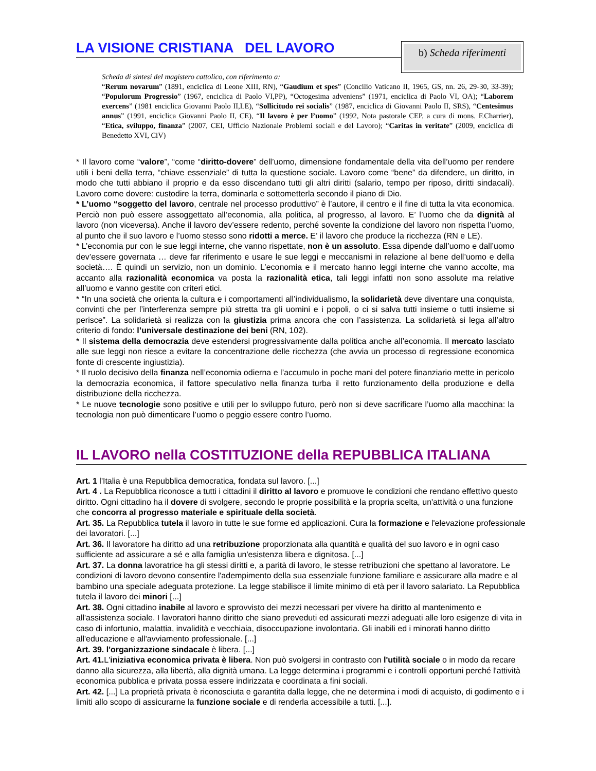LA VISIONE CRISTIANA DEL LAVORO
b) Scheda riferimenti
Scheda di sintesi del magistero cattolico, con riferimento a:
“Rerum novarum” (1891, enciclica di Leone XIII, RN), “Gaudium et spes” (Concilio Vaticano II, 1965, GS, nn. 26, 29-30, 33-39); “Populorum Progressio” (1967, enciclica di Paolo VI,PP), “Octogesima adveniens” (1971, enciclica di Paolo VI, OA); “Laborem exercens” (1981 enciclica Giovanni Paolo II,LE), “Sollicitudo rei socialis” (1987, enciclica di Giovanni Paolo II, SRS), “Centesimus annus” (1991, enciclica Giovanni Paolo II, CE), “Il lavoro è per l’uomo” (1992, Nota pastorale CEP, a cura di mons. F.Charrier), “Etica, sviluppo, finanza” (2007, CEI, Ufficio Nazionale Problemi sociali e del Lavoro); “Caritas in veritate” (2009, enciclica di Benedetto XVI, CiV)
* Il lavoro come “valore”, “come “diritto-dovere” dell’uomo, dimensione fondamentale della vita dell’uomo per rendere utili i beni della terra, “chiave essenziale” di tutta la questione sociale. Lavoro come “bene” da difendere, un diritto, in modo che tutti abbiano il proprio e da esso discendano tutti gli altri diritti (salario, tempo per riposo, diritti sindacali). Lavoro come dovere: custodire la terra, dominarla e sottometterla secondo il piano di Dio.
* L’uomo “soggetto del lavoro, centrale nel processo produttivo” è l’autore, il centro e il fine di tutta la vita economica. Perciò non può essere assoggettato all’economia, alla politica, al progresso, al lavoro. E’ l’uomo che da dignità al lavoro (non viceversa). Anche il lavoro dev’essere redento, perché sovente la condizione del lavoro non rispetta l’uomo, al punto che il suo lavoro e l’uomo stesso sono ridotti a merce. E’ il lavoro che produce la ricchezza (RN e LE).
* L’economia pur con le sue leggi interne, che vanno rispettate, non è un assoluto. Essa dipende dall’uomo e dall’uomo dev’essere governata … deve far riferimento e usare le sue leggi e meccanismi in relazione al bene dell’uomo e della società…. È quindi un servizio, non un dominio. L’economia e il mercato hanno leggi interne che vanno accolte, ma accanto alla razionalità economica va posta la razionalità etica, tali leggi infatti non sono assolute ma relative all’uomo e vanno gestite con criteri etici.
* “In una società che orienta la cultura e i comportamenti all’individualismo, la solidarietà deve diventare una conquista, convinti che per l’interferenza sempre più stretta tra gli uomini e i popoli, o ci si salva tutti insieme o tutti insieme si perisce”. La solidarietà si realizza con la giustizia prima ancora che con l’assistenza. La solidarietà si lega all’altro criterio di fondo: l’universale destinazione dei beni (RN, 102).
* Il sistema della democrazia deve estendersi progressivamente dalla politica anche all’economia. Il mercato lasciato alle sue leggi non riesce a evitare la concentrazione delle ricchezza (che avvia un processo di regressione economica fonte di crescente ingiustizia).
* Il ruolo decisivo della finanza nell’economia odierna e l’accumulo in poche mani del potere finanziario mette in pericolo la democrazia economica, il fattore speculativo nella finanza turba il retto funzionamento della produzione e della distribuzione della ricchezza.
* Le nuove tecnologie sono positive e utili per lo sviluppo futuro, però non si deve sacrificare l’uomo alla macchina: la tecnologia non può dimenticare l’uomo o peggio essere contro l’uomo.
IL LAVORO nella COSTITUZIONE della REPUBBLICA ITALIANA
Art. 1 l'Italia è una Repubblica democratica, fondata sul lavoro. [...]
Art. 4 . La Repubblica riconosce a tutti i cittadini il diritto al lavoro e promuove le condizioni che rendano effettivo questo diritto. Ogni cittadino ha il dovere di svolgere, secondo le proprie possibilità e la propria scelta, un'attività o una funzione che concorra al progresso materiale e spirituale della società.
Art. 35. La Repubblica tutela il lavoro in tutte le sue forme ed applicazioni. Cura la formazione e l'elevazione professionale dei lavoratori. [...]
Art. 36. Il lavoratore ha diritto ad una retribuzione proporzionata alla quantità e qualità del suo lavoro e in ogni caso sufficiente ad assicurare a sé e alla famiglia un'esistenza libera e dignitosa. [...]
Art. 37. La donna lavoratrice ha gli stessi diritti e, a parità di lavoro, le stesse retribuzioni che spettano al lavoratore. Le condizioni di lavoro devono consentire l'adempimento della sua essenziale funzione familiare e assicurare alla madre e al bambino una speciale adeguata protezione. La legge stabilisce il limite minimo di età per il lavoro salariato. La Repubblica tutela il lavoro dei minori [...]
Art. 38. Ogni cittadino inabile al lavoro e sprovvisto dei mezzi necessari per vivere ha diritto al mantenimento e all'assistenza sociale. I lavoratori hanno diritto che siano preveduti ed assicurati mezzi adeguati alle loro esigenze di vita in caso di infortunio, malattia, invalidità e vecchiaia, disoccupazione involontaria. Gli inabili ed i minorati hanno diritto all'educazione e all'avviamento professionale. [...]
Art. 39. l'organizzazione sindacale è libera. [...]
Art. 41. L'iniziativa economica privata è libera. Non può svolgersi in contrasto con l'utilità sociale o in modo da recare danno alla sicurezza, alla libertà, alla dignità umana. La legge determina i programmi e i controlli opportuni perché l'attività economica pubblica e privata possa essere indirizzata e coordinata a fini sociali.
Art. 42. [...] La proprietà privata è riconosciuta e garantita dalla legge, che ne determina i modi di acquisto, di godimento e i limiti allo scopo di assicurarne la funzione sociale e di renderla accessibile a tutti. [...].